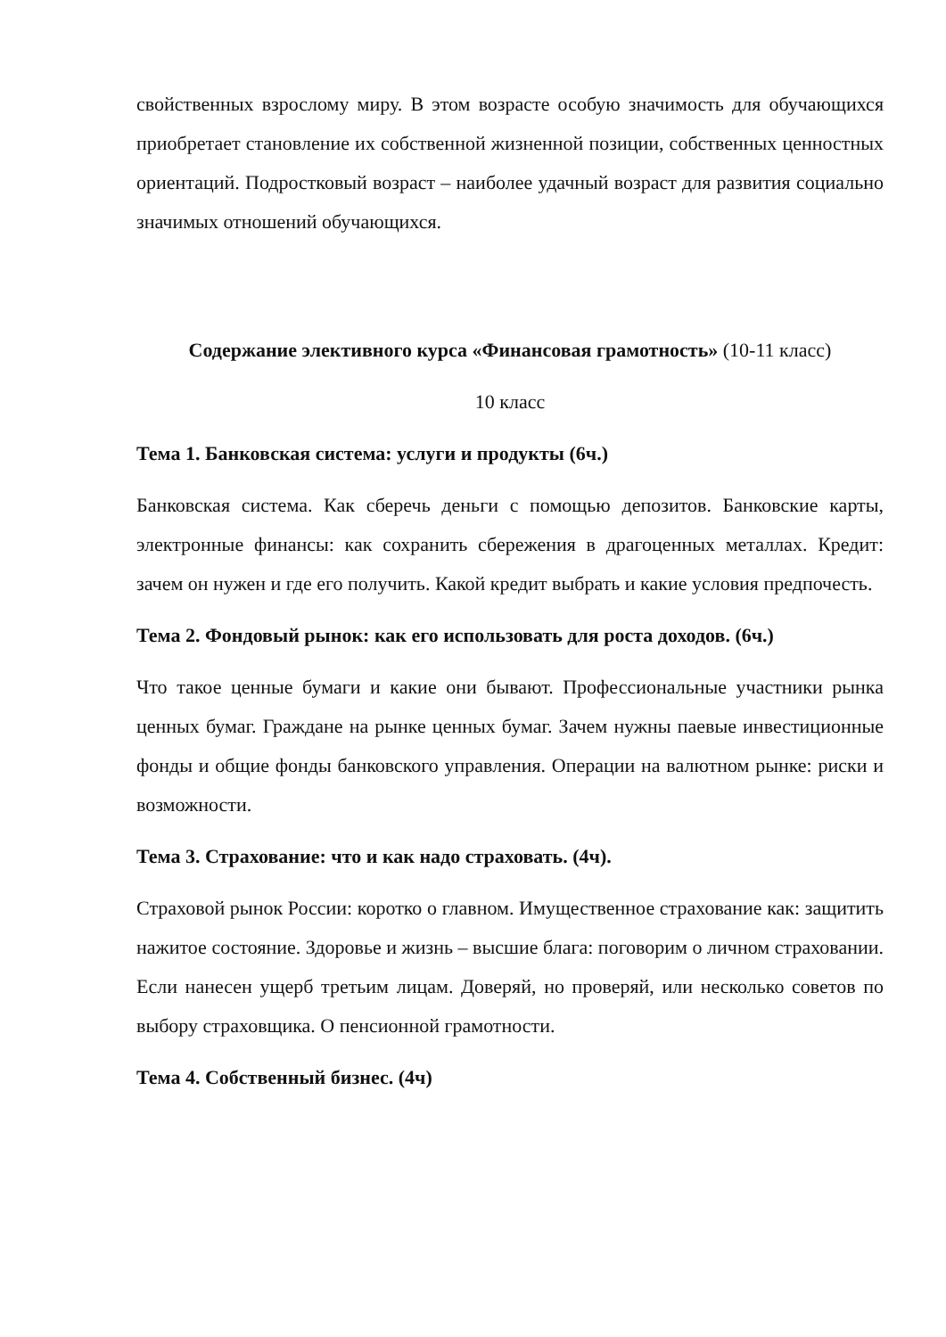свойственных взрослому миру. В этом возрасте особую значимость для обучающихся приобретает становление их собственной жизненной позиции, собственных ценностных ориентаций. Подростковый возраст – наиболее удачный возраст для развития социально значимых отношений обучающихся.
Содержание элективного курса «Финансовая грамотность» (10-11 класс)
10 класс
Тема 1. Банковская система: услуги и продукты (6ч.)
Банковская система. Как сберечь деньги с помощью депозитов. Банковские карты, электронные финансы: как сохранить сбережения в драгоценных металлах. Кредит: зачем он нужен и где его получить. Какой кредит выбрать и какие условия предпочесть.
Тема 2. Фондовый рынок: как его использовать для роста доходов. (6ч.)
Что такое ценные бумаги и какие они бывают. Профессиональные участники рынка ценных бумаг. Граждане на рынке ценных бумаг. Зачем нужны паевые инвестиционные фонды и общие фонды банковского управления. Операции на валютном рынке: риски и возможности.
Тема 3. Страхование: что и как надо страховать. (4ч).
Страховой рынок России: коротко о главном. Имущественное страхование как: защитить нажитое состояние. Здоровье и жизнь – высшие блага: поговорим о личном страховании. Если нанесен ущерб третьим лицам. Доверяй, но проверяй, или несколько советов по выбору страховщика. О пенсионной грамотности.
Тема 4. Собственный бизнес. (4ч)